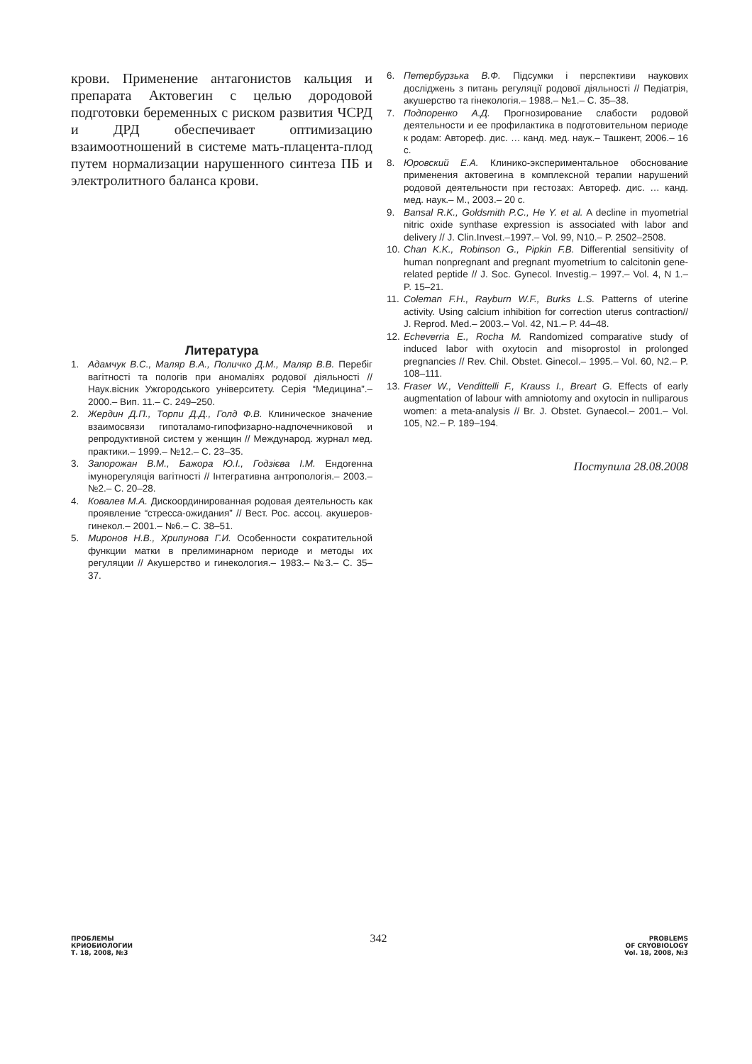крови. Применение антагонистов кальция и препарата Актовегин с целью дородовой подготовки беременных с риском развития ЧСРД и ДРД обеспечивает оптимизацию взаимоотношений в системе мать-плацента-плод путем нормализации нарушенного синтеза ПБ и электролитного баланса крови.
Литература
1. Адамчук В.С., Маляр В.А., Поличко Д.М., Маляр В.В. Перебіг вагітності та пологів при аномаліях родової діяльності // Наук.вісник Ужгородського університету. Серія “Медицина”.– 2000.– Вип. 11.– С. 249–250.
2. Жердин Д.П., Торпи Д.Д., Голд Ф.В. Клиническое значение взаимосвязи гипоталамо-гипофизарно-надпочечниковой и репродуктивной систем у женщин // Международ. журнал мед. практики.– 1999.– №12.– С. 23–35.
3. Запорожан В.М., Бажора Ю.І., Годзієва І.М. Ендогенна імунорегуляція вагітності // Інтегративна антропологія.– 2003.– №2.– С. 20–28.
4. Ковалев М.А. Дискоординированная родовая деятельность как проявление “стресса-ожидания” // Вест. Рос. ассоц. акушеров-гинекол.– 2001.– №6.– С. 38–51.
5. Миронов Н.В., Хрипунова Г.И. Особенности сократительной функции матки в прелиминарном периоде и методы их регуляции // Акушерство и гинекология.– 1983.– №3.– С. 35–37.
6. Петербурзька В.Ф. Підсумки і перспективи наукових досліджень з питань регуляції родової діяльності // Педіатрія, акушерство та гінекологія.– 1988.– №1.– С. 35–38.
7. Подпоренко А.Д. Прогнозирование слабости родовой деятельности и ее профилактика в подготовительном периоде к родам: Автореф. дис. … канд. мед. наук.– Ташкент, 2006.– 16 с.
8. Юровский Е.А. Клинико-экспериментальное обоснование применения актовегина в комплексной терапии нарушений родовой деятельности при гестозах: Автореф. дис. … канд. мед. наук.– М., 2003.– 20 с.
9. Bansal R.K., Goldsmith P.C., He Y. et al. A decline in myometrial nitric oxide synthase expression is associated with labor and delivery // J. Clin.Invest.–1997.– Vol. 99, N10.– P. 2502–2508.
10. Chan K.K., Robinson G., Pipkin F.B. Differential sensitivity of human nonpregnant and pregnant myometrium to calcitonin gene-related peptide // J. Soc. Gynecol. Investig.– 1997.– Vol. 4, N 1.– P. 15–21.
11. Coleman F.H., Rayburn W.F., Burks L.S. Patterns of uterine activity. Using calcium inhibition for correction uterus contraction// J. Reprod. Med.– 2003.– Vol. 42, N1.– P. 44–48.
12. Echeverria E., Rocha M. Randomized comparative study of induced labor with oxytocin and misoprostol in prolonged pregnancies // Rev. Chil. Obstet. Ginecol.– 1995.– Vol. 60, N2.– P. 108–111.
13. Fraser W., Vendittelli F., Krauss I., Breart G. Effects of early augmentation of labour with amniotomy and oxytocin in nulliparous women: a meta-analysis // Br. J. Obstet. Gynaecol.– 2001.– Vol. 105, N2.– P. 189–194.
Поступила 28.08.2008
ПРОБЛЕМЫ
КРИОБИОЛОГИИ
Т. 18, 2008, №3
342
PROBLEMS
OF CRYOBIOLOGY
Vol. 18, 2008, №3